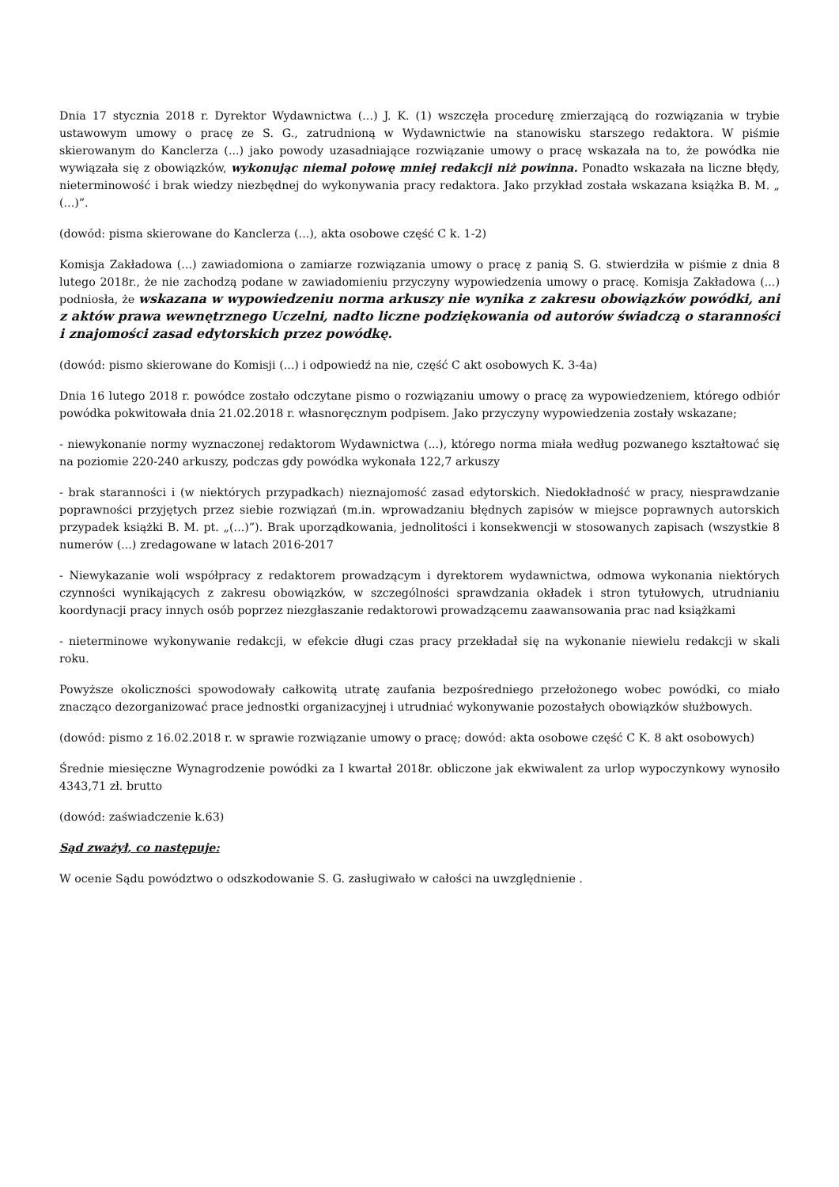Dnia 17 stycznia 2018 r. Dyrektor Wydawnictwa (...) J. K. (1) wszczęła procedurę zmierzającą do rozwiązania w trybie ustawowym umowy o pracę ze S. G., zatrudnioną w Wydawnictwie na stanowisku starszego redaktora. W piśmie skierowanym do Kanclerza (...) jako powody uzasadniające rozwiązanie umowy o pracę wskazała na to, że powódka nie wywiązała się z obowiązków, wykonując niemal połowę mniej redakcji niż powinna. Ponadto wskazała na liczne błędy, nieterminowość i brak wiedzy niezbędnej do wykonywania pracy redaktora. Jako przykład została wskazana książka B. M. „ (...)”.
(dowód: pisma skierowane do Kanclerza (...), akta osobowe część C k. 1-2)
Komisja Zakładowa (...) zawiadomiona o zamiarze rozwiązania umowy o pracę z panią S. G. stwierdziła w piśmie z dnia 8 lutego 2018r., że nie zachodzą podane w zawiadomieniu przyczyny wypowiedzenia umowy o pracę. Komisja Zakładowa (...) podniosła, że wskazana w wypowiedzeniu norma arkuszy nie wynika z zakresu obowiązków powódki, ani z aktów prawa wewnętrznego Uczelni, nadto liczne podziękowania od autorów świadczą o staranności i znajomości zasad edytorskich przez powódkę.
(dowód: pismo skierowane do Komisji (...) i odpowiedź na nie, część C akt osobowych K. 3-4a)
Dnia 16 lutego 2018 r. powódce zostało odczytane pismo o rozwiązaniu umowy o pracę za wypowiedzeniem, którego odbiór powódka pokwitowała dnia 21.02.2018 r. własnoręcznym podpisem. Jako przyczyny wypowiedzenia zostały wskazane;
- niewykonanie normy wyznaczonej redaktorom Wydawnictwa (...), którego norma miała według pozwanego kształtować się na poziomie 220-240 arkuszy, podczas gdy powódka wykonała 122,7 arkuszy
- brak staranności i (w niektórych przypadkach) nieznajomość zasad edytorskich. Niedokładność w pracy, niesprawdzanie poprawności przyjętych przez siebie rozwiązań (m.in. wprowadzaniu błędnych zapisów w miejsce poprawnych autorskich przypadek książki B. M. pt. „(...)”). Brak uporządkowania, jednolitości i konsekwencji w stosowanych zapisach (wszystkie 8 numerów (...) zredagowane w latach 2016-2017
- Niewykazanie woli współpracy z redaktorem prowadzącym i dyrektorem wydawnictwa, odmowa wykonania niektórych czynności wynikających z zakresu obowiązków, w szczególności sprawdzania okładek i stron tytułowych, utrudnianiu koordynacji pracy innych osób poprzez niezgłaszanie redaktorowi prowadzącemu zaawansowania prac nad książkami
- nieterminowe wykonywanie redakcji, w efekcie długi czas pracy przekładał się na wykonanie niewielu redakcji w skali roku.
Powyższe okoliczności spowodowały całkowitą utratę zaufania bezpośredniego przełożonego wobec powódki, co miało znacząco dezorganizować prace jednostki organizacyjnej i utrudniać wykonywanie pozostałych obowiązków służbowych.
(dowód: pismo z 16.02.2018 r. w sprawie rozwiązanie umowy o pracę; dowód: akta osobowe część C K. 8 akt osobowych)
Średnie miesięczne Wynagrodzenie powódki za I kwartał 2018r. obliczone jak ekwiwalent za urlop wypoczynkowy wynosiło 4343,71 zł. brutto
(dowód: zaświadczenie k.63)
Sąd zważył, co następuje:
W ocenie Sądu powództwo o odszkodowanie S. G. zasługiwało w całości na uwzględnienie .